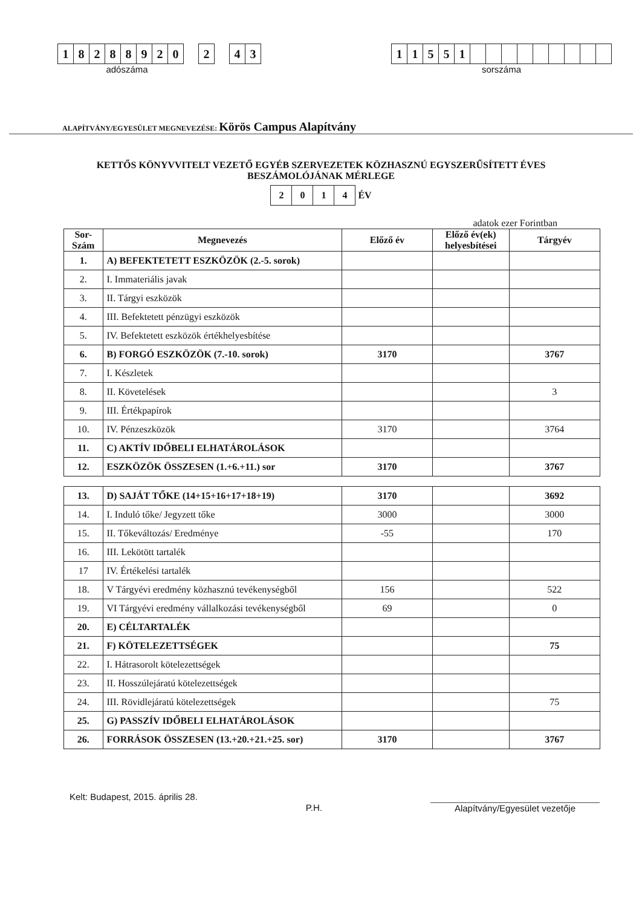18288920 2 43
adószáma
11551
sorszáma
ALAPÍTVÁNY/EGYESÜLET MEGNEVEZÉSE: Körös Campus Alapítvány
KETTŐS KÖNYVVITELT VEZETŐ EGYÉB SZERVEZETEK KÖZHASZNÚ EGYSZERŰSÍTETT ÉVES BESZÁMOLÓJÁNAK MÉRLEGE
2014 ÉV
adatok ezer Forintban
| Sor-Szám | Megnevezés | Előző év | Előző év(ek) helyesbítései | Tárgyév |
| --- | --- | --- | --- | --- |
| 1. | A) BEFEKTETETT ESZKÖZÖK (2.-5. sorok) | | | |
| 2. | I. Immateriális javak | | | |
| 3. | II. Tárgyi eszközök | | | |
| 4. | III. Befektetett pénzügyi eszközök | | | |
| 5. | IV. Befektetett eszközök értékhelyesbítése | | | |
| 6. | B) FORGÓ ESZKÖZÖK (7.-10. sorok) | 3170 | | 3767 |
| 7. | I. Készletek | | | |
| 8. | II. Követelések | | | 3 |
| 9. | III. Értékpapírok | | | |
| 10. | IV. Pénzeszközök | 3170 | | 3764 |
| 11. | C) AKTÍV IDŐBELI ELHATÁROLÁSOK | | | |
| 12. | ESZKÖZÖK ÖSSZESEN (1.+6.+11.) sor | 3170 | | 3767 |
| 13. | D) SAJÁT TŐKE (14+15+16+17+18+19) | 3170 | | 3692 |
| 14. | I. Induló tőke/ Jegyzett tőke | 3000 | | 3000 |
| 15. | II. Tőkeváltozás/ Eredménye | -55 | | 170 |
| 16. | III. Lekötött tartalék | | | |
| 17 | IV. Értékelési tartalék | | | |
| 18. | V Tárgyévi eredmény közhasznú tevékenységből | 156 | | 522 |
| 19. | VI Tárgyévi eredmény vállalkozási tevékenységből | 69 | | 0 |
| 20. | E) CÉLTARTALÉK | | | |
| 21. | F) KÖTELEZETTSÉGEK | | | 75 |
| 22. | I. Hátrasorolt kötelezettségek | | | |
| 23. | II. Hosszúlejáratú kötelezettségek | | | |
| 24. | III. Rövidlejáratú kötelezettségek | | | 75 |
| 25. | G) PASSZÍV IDŐBELI ELHATÁROLÁSOK | | | |
| 26. | FORRÁSOK ÖSSZESEN (13.+20.+21.+25. sor) | 3170 | | 3767 |
Kelt: Budapest, 2015. április 28. P.H. Alapítvány/Egyesület vezetője